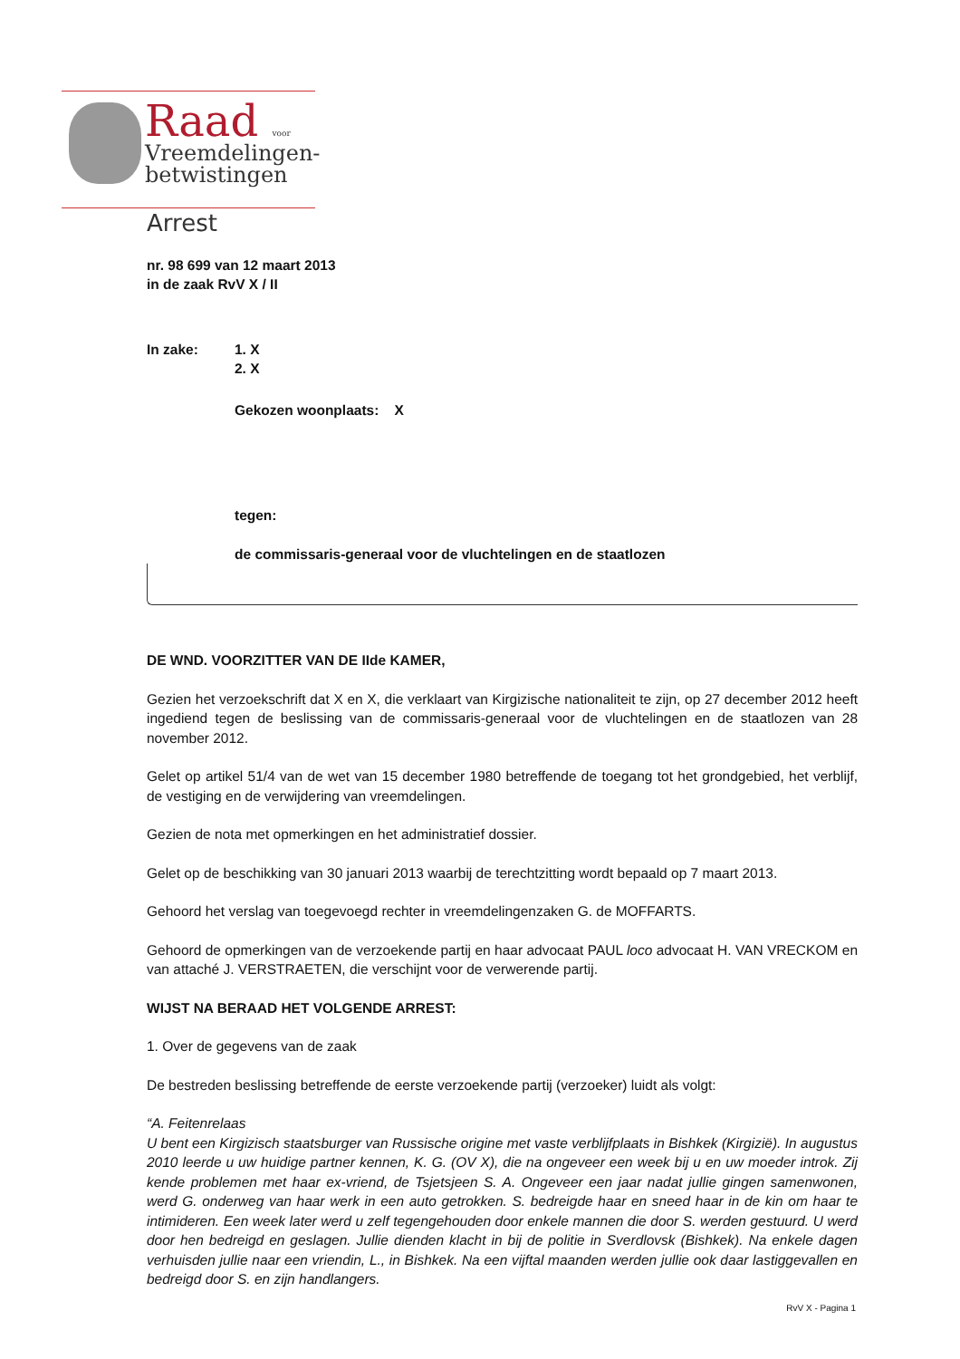Raad voor
Vreemdelingen-
betwistingen
Arrest
nr. 98 699 van 12 maart 2013
in de zaak RvV X / II
In zake: 1. X
2. X
Gekozen woonplaats: X
tegen:
de commissaris-generaal voor de vluchtelingen en de staatlozen
DE WND. VOORZITTER VAN DE IIde KAMER,
Gezien het verzoekschrift dat X en X, die verklaart van Kirgizische nationaliteit te zijn, op 27 december 2012 heeft ingediend tegen de beslissing van de commissaris-generaal voor de vluchtelingen en de staatlozen van 28 november 2012.
Gelet op artikel 51/4 van de wet van 15 december 1980 betreffende de toegang tot het grondgebied, het verblijf, de vestiging en de verwijdering van vreemdelingen.
Gezien de nota met opmerkingen en het administratief dossier.
Gelet op de beschikking van 30 januari 2013 waarbij de terechtzitting wordt bepaald op 7 maart 2013.
Gehoord het verslag van toegevoegd rechter in vreemdelingenzaken G. de MOFFARTS.
Gehoord de opmerkingen van de verzoekende partij en haar advocaat PAUL loco advocaat H. VAN VRECKOM en van attaché J. VERSTRAETEN, die verschijnt voor de verwerende partij.
WIJST NA BERAAD HET VOLGENDE ARREST:
1. Over de gegevens van de zaak
De bestreden beslissing betreffende de eerste verzoekende partij (verzoeker) luidt als volgt:
“A. Feitenrelaas
U bent een Kirgizisch staatsburger van Russische origine met vaste verblijfplaats in Bishkek (Kirgizië). In augustus 2010 leerde u uw huidige partner kennen, K. G. (OV X), die na ongeveer een week bij u en uw moeder introk. Zij kende problemen met haar ex-vriend, de Tsjetsjeen S. A. Ongeveer een jaar nadat jullie gingen samenwonen, werd G. onderweg van haar werk in een auto getrokken. S. bedreigde haar en sneed haar in de kin om haar te intimideren. Een week later werd u zelf tegengehouden door enkele mannen die door S. werden gestuurd. U werd door hen bedreigd en geslagen. Jullie dienden klacht in bij de politie in Sverdlovsk (Bishkek). Na enkele dagen verhuisden jullie naar een vriendin, L., in Bishkek. Na een vijftal maanden werden jullie ook daar lastiggevallen en bedreigd door S. en zijn handlangers.
RvV X - Pagina 1